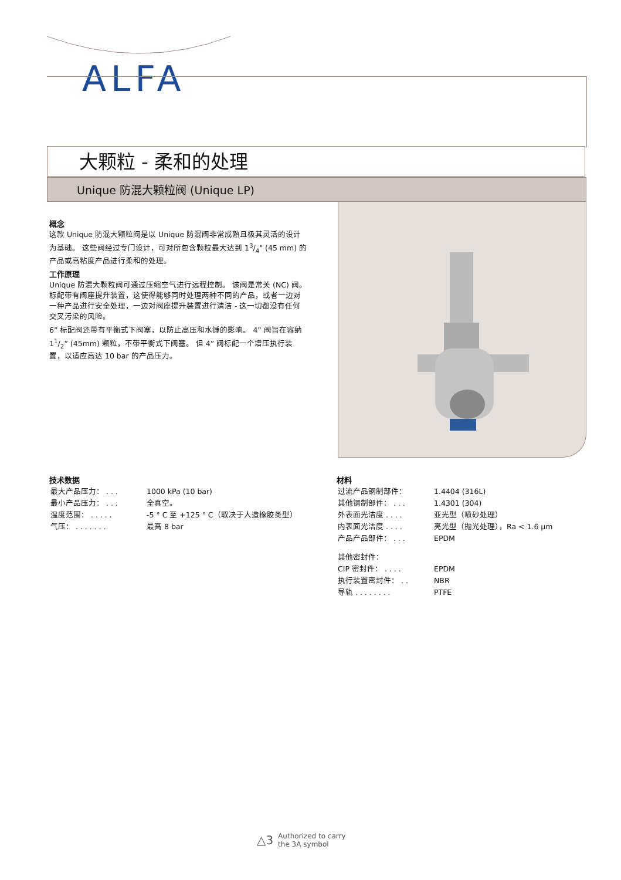ALFA
大颗粒 - 柔和的处理
Unique 防混大颗粒阀 (Unique LP)
概念
这款 Unique 防混大颗粒阀是以 Unique 防混阀非常成熟且极其灵活的设计为基础。 这些阀经过专门设计，可对所包含颗粒最大达到 13/4" (45 mm) 的产品或高粘度产品进行柔和的处理。
工作原理
Unique 防混大颗粒阀可通过压缩空气进行远程控制。 该阀是常关 (NC) 阀。 标配带有阀座提升装置，这使得能够同时处理两种不同的产品，或者一边对一种产品进行安全处理，一边对阀座提升装置进行清洁 - 这一切都没有任何交叉污染的风险。
6” 标配阀还带有平衡式下阀塞，以防止高压和水锤的影响。 4” 阀旨在容纳 11/2” (45mm) 颗粒，不带平衡式下阀塞。 但 4” 阀标配一个增压执行装置，以适应高达 10 bar 的产品压力。
技术数据
| 最大产品压力： . . . | 1000 kPa (10 bar) |
| 最小产品压力： . . . | 全真空。 |
| 温度范围： . . . . . | -5 ° C 至 +125 ° C（取决于人造橡胶类型） |
| 气压： . . . . . . . | 最高 8 bar |
材料
| 过流产品钢制部件： | 1.4404 (316L) |
| 其他钢制部件： . . . | 1.4301 (304) |
| 外表面光洁度 . . . . | 亚光型（喷砂处理） |
| 内表面光洁度 . . . . | 亮光型（抛光处理），Ra < 1.6 µm |
| 产品产品部件： . . . | EPDM |
| 其他密封件： | |
| CIP 密封件： . . . . | EPDM |
| 执行装置密封件： . . | NBR |
| 导轨 . . . . . . . . | PTFE |
△3 Authorized to carry
the 3A symbol